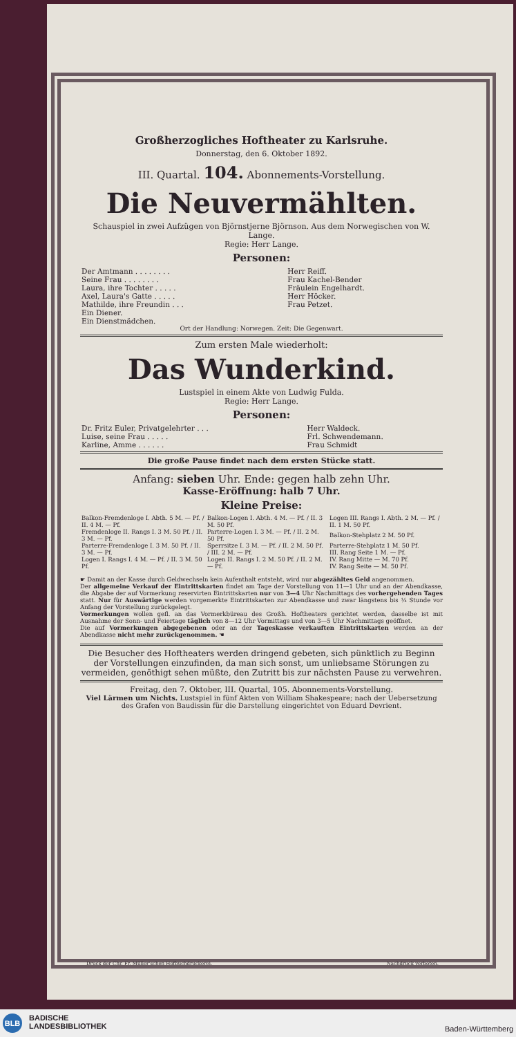Großherzogliches Hoftheater zu Karlsruhe.
Donnerstag, den 6. Oktober 1892.
III. Quartal. 104. Abonnements-Vorstellung.
Die Neuvermählten.
Schauspiel in zwei Aufzügen von Björnstjerne Björnson. Aus dem Norwegischen von W. Lange.
Regie: Herr Lange.
Personen:
| Der Amtmann . . . . . . . . | Herr Reiff. |
| Seine Frau . . . . . . . . | Frau Kachel-Bender |
| Laura, ihre Tochter . . . . . | Fräulein Engelhardt. |
| Axel, Laura's Gatte . . . . . | Herr Höcker. |
| Mathilde, ihre Freundin . . . | Frau Petzet. |
| Ein Diener. | |
| Ein Dienstmädchen. | |
Ort der Handlung: Norwegen. Zeit: Die Gegenwart.
Zum ersten Male wiederholt:
Das Wunderkind.
Lustspiel in einem Akte von Ludwig Fulda.
Regie: Herr Lange.
Personen:
| Dr. Fritz Euler, Privatgelehrter . . . | Herr Waldeck. |
| Luise, seine Frau . . . . . | Frl. Schwendemann. |
| Karline, Amme . . . . . . | Frau Schmidt |
Die große Pause findet nach dem ersten Stücke statt.
Anfang: sieben Uhr. Ende: gegen halb zehn Uhr.
Kasse-Eröffnung: halb 7 Uhr.
Kleine Preise:
| Balkon-Fremdenloge I. Abth. 5 M. — Pf. / II. 4 M. — Pf. | Balkon-Logen I. Abth. 4 M. — Pf. / II. 3 M. 50 Pf. | Logen III. Rangs I. Abth. 2 M. — Pf. / II. 1 M. 50 Pf. |
| Fremdenloge II. Rangs I. 3 M. 50 Pf. / II. 3 M. — Pf. | Parterre-Logen I. 3 M. — Pf. / II. 2 M. 50 Pf. | Balkon-Stehplatz 2 M. 50 Pf. |
| Parterre-Fremdenloge I. 3 M. 50 Pf. / II. 3 M. — Pf. | Sperrsitze I. 3 M. — Pf. / II. 2 M. 50 Pf. / III. 2 M. — Pf. | Parterre-Stehplatz 1 M. 50 Pf. III. Rang Seite 1 M. — Pf. |
| Logen I. Rangs I. 4 M. — Pf. / II. 3 M. 50 Pf. | Logen II. Rangs I. 2 M. 50 Pf. / II. 2 M. — Pf. | IV. Rang Mitte — M. 70 Pf. IV. Rang Seite — M. 50 Pf. |
☛ Damit an der Kasse durch Geldwechseln kein Aufenthalt entsteht, wird nur abgezähltes Geld angenommen.
Der allgemeine Verkauf der Eintrittskarten findet am Tage der Vorstellung von 11—1 Uhr und an der Abendkasse, die Abgabe der auf Vormerkung reservirten Eintrittskarten nur von 3—4 Uhr Nachmittags des vorhergehenden Tages statt. Nur für Auswärtige werden vorgemerkte Eintrittskarten zur Abendkasse und zwar längstens bis ¼ Stunde vor Anfang der Vorstellung zurückgelegt.
Vormerkungen wollen gefl. an das Vormerkbüreau des Großh. Hoftheaters gerichtet werden, dasselbe ist mit Ausnahme der Sonn- und Feiertage täglich von 8—12 Uhr Vormittags und von 3—5 Uhr Nachmittags geöffnet.
Die auf Vormerkungen abgegebenen oder an der Tageskasse verkauften Eintrittskarten werden an der Abendkasse nicht mehr zurückgenommen. ☚
Die Besucher des Hoftheaters werden dringend gebeten, sich pünktlich zu Beginn der Vorstellungen einzufinden, da man sich sonst, um unliebsame Störungen zu vermeiden, genöthigt sehen müßte, den Zutritt bis zur nächsten Pause zu verwehren.
Freitag, den 7. Oktober, III. Quartal, 105. Abonnements-Vorstellung.
Viel Lärmen um Nichts. Lustspiel in fünf Akten von William Shakespeare; nach der Uebersetzung des Grafen von Baudissin für die Darstellung eingerichtet von Eduard Devrient.
Druck der Chr. Fr. Müller'schen Hofbuchdruckerei. Nachdruck verboten.
BLB
BADISCHE
LANDESBIBLIOTHEK
Baden-Württemberg